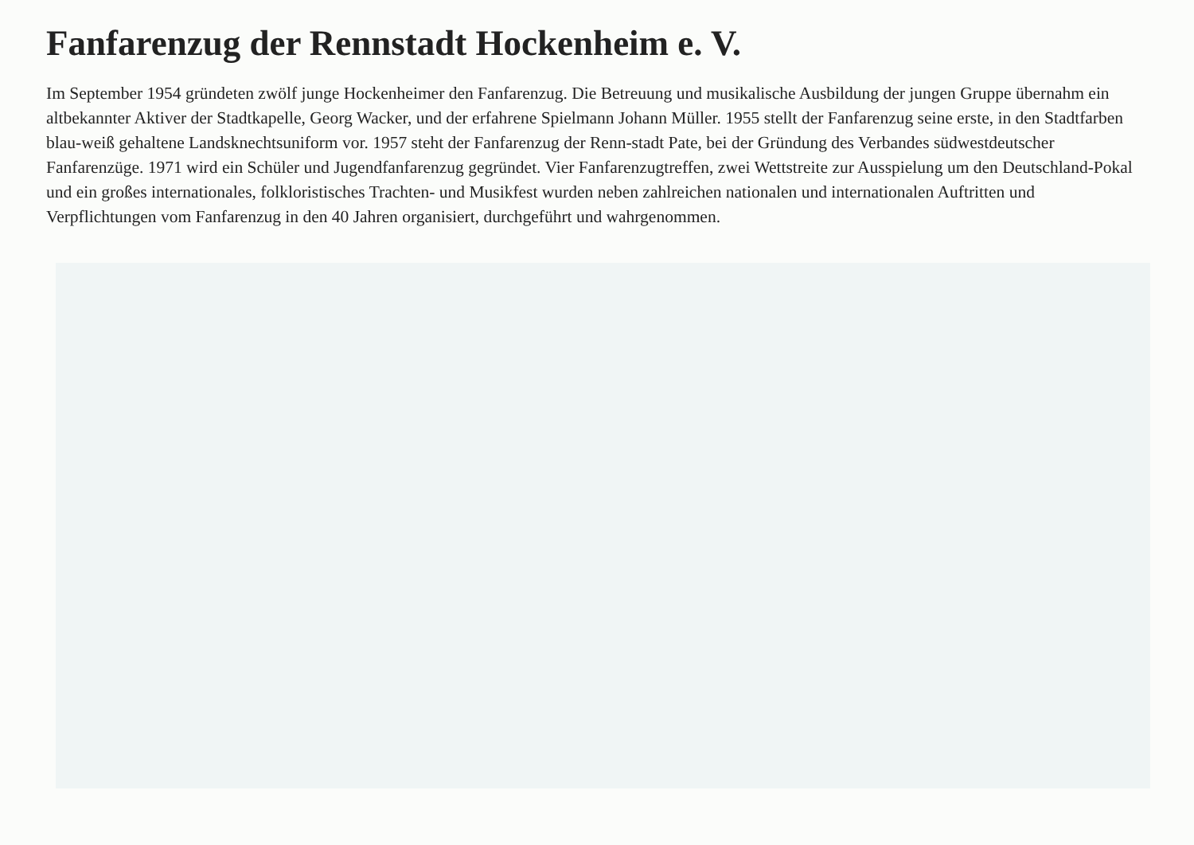Fanfarenzug der Rennstadt Hockenheim e. V.
Im September 1954 gründeten zwölf junge Hockenheimer den Fanfarenzug. Die Betreuung und musikalische Ausbildung der jungen Gruppe übernahm ein altbekannter Aktiver der Stadtkapelle, Georg Wacker, und der erfahrene Spielmann Johann Müller. 1955 stellt der Fanfarenzug seine erste, in den Stadtfarben blau-weiß gehaltene Landsknechtsuniform vor. 1957 steht der Fanfarenzug der Renn-stadt Pate, bei der Gründung des Verbandes südwestdeutscher Fanfarenzüge. 1971 wird ein Schüler und Jugendfanfarenzug gegründet. Vier Fanfarenzugtreffen, zwei Wettstreite zur Ausspielung um den Deutschland-Pokal und ein großes internationales, folkloristisches Trachten- und Musikfest wurden neben zahlreichen nationalen und internationalen Auftritten und Verpflichtungen vom Fanfarenzug in den 40 Jahren organisiert, durchgeführt und wahrgenommen.